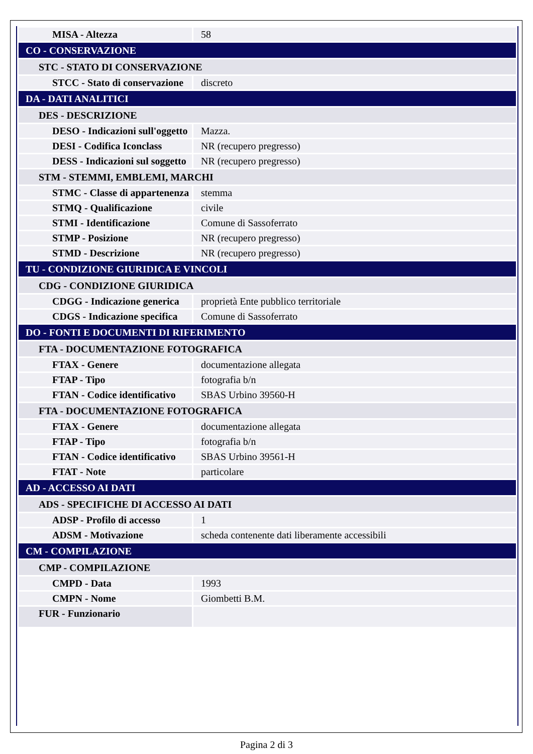| MISA - Altezza | 58 |
| CO - CONSERVAZIONE | |
| STC - STATO DI CONSERVAZIONE | |
| STCC - Stato di conservazione | discreto |
| DA - DATI ANALITICI | |
| DES - DESCRIZIONE | |
| DESO - Indicazioni sull'oggetto | Mazza. |
| DESI - Codifica Iconclass | NR (recupero pregresso) |
| DESS - Indicazioni sul soggetto | NR (recupero pregresso) |
| STM - STEMMI, EMBLEMI, MARCHI | |
| STMC - Classe di appartenenza | stemma |
| STMQ - Qualificazione | civile |
| STMI - Identificazione | Comune di Sassoferrato |
| STMP - Posizione | NR (recupero pregresso) |
| STMD - Descrizione | NR (recupero pregresso) |
| TU - CONDIZIONE GIURIDICA E VINCOLI | |
| CDG - CONDIZIONE GIURIDICA | |
| CDGG - Indicazione generica | proprietà Ente pubblico territoriale |
| CDGS - Indicazione specifica | Comune di Sassoferrato |
| DO - FONTI E DOCUMENTI DI RIFERIMENTO | |
| FTA - DOCUMENTAZIONE FOTOGRAFICA | |
| FTAX - Genere | documentazione allegata |
| FTAP - Tipo | fotografia b/n |
| FTAN - Codice identificativo | SBAS Urbino 39560-H |
| FTA - DOCUMENTAZIONE FOTOGRAFICA | |
| FTAX - Genere | documentazione allegata |
| FTAP - Tipo | fotografia b/n |
| FTAN - Codice identificativo | SBAS Urbino 39561-H |
| FTAT - Note | particolare |
| AD - ACCESSO AI DATI | |
| ADS - SPECIFICHE DI ACCESSO AI DATI | |
| ADSP - Profilo di accesso | 1 |
| ADSM - Motivazione | scheda contenente dati liberamente accessibili |
| CM - COMPILAZIONE | |
| CMP - COMPILAZIONE | |
| CMPD - Data | 1993 |
| CMPN - Nome | Giombetti B.M. |
| FUR - Funzionario | |
Pagina 2 di 3